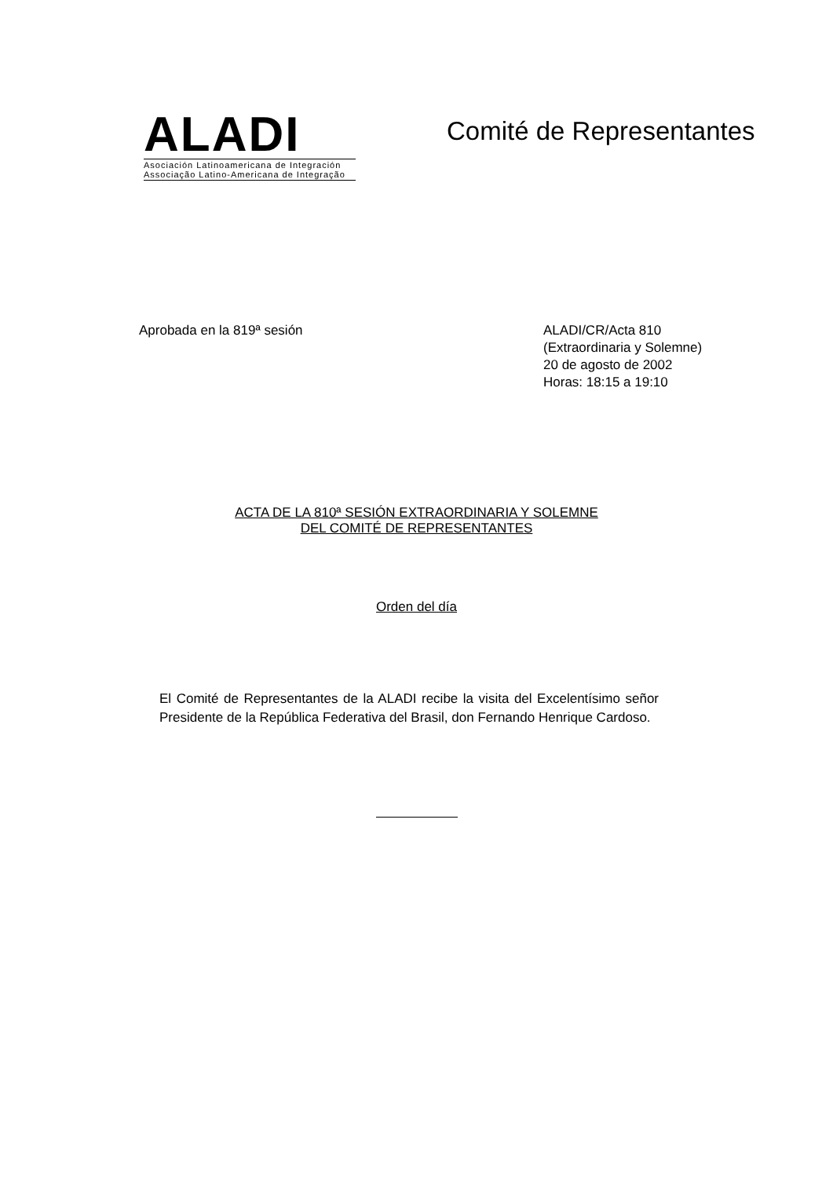ALADI
Asociación Latinoamericana de Integración
Associação Latino-Americana de Integração
Comité de Representantes
Aprobada en la 819ª sesión ALADI/CR/Acta 810
(Extraordinaria y Solemne)
20 de agosto de 2002
Horas: 18:15 a 19:10
ACTA DE LA 810ª SESIÓN EXTRAORDINARIA Y SOLEMNE
DEL COMITÉ DE REPRESENTANTES
Orden del día
El Comité de Representantes de la ALADI recibe la visita del Excelentísimo señor Presidente de la República Federativa del Brasil, don Fernando Henrique Cardoso.